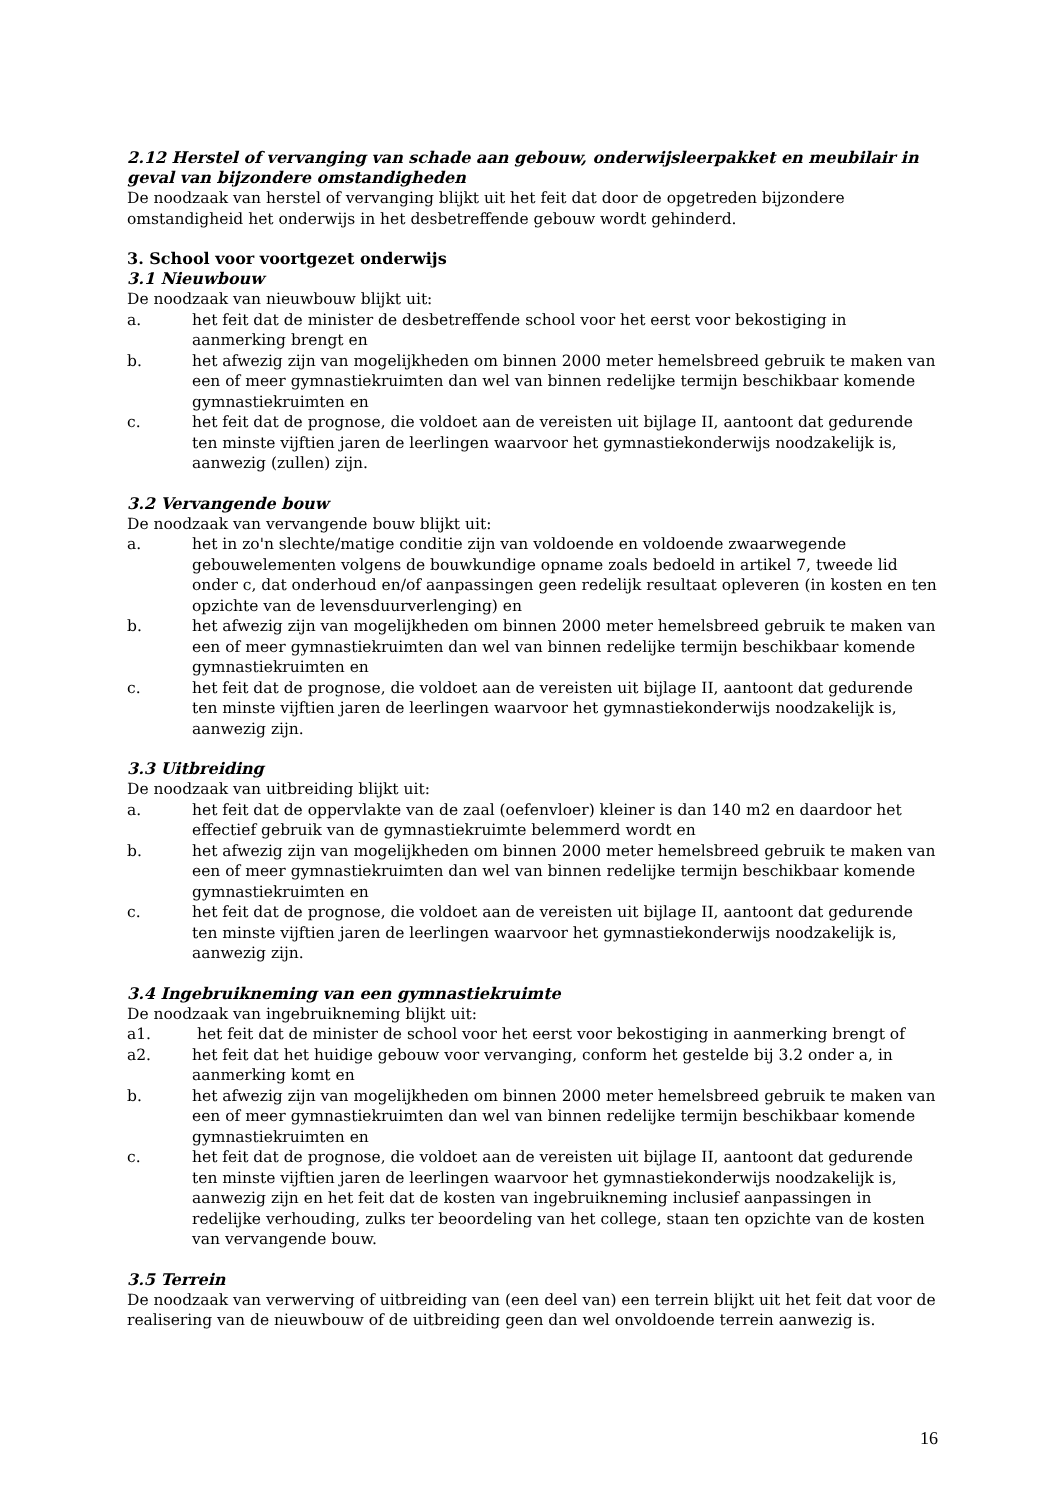2.12 Herstel of vervanging van schade aan gebouw, onderwijsleerpakket en meubilair in geval van bijzondere omstandigheden
De noodzaak van herstel of vervanging blijkt uit het feit dat door de opgetreden bijzondere omstandigheid het onderwijs in het desbetreffende gebouw wordt gehinderd.
3. School voor voortgezet onderwijs
3.1 Nieuwbouw
De noodzaak van nieuwbouw blijkt uit:
a. het feit dat de minister de desbetreffende school voor het eerst voor bekostiging in aanmerking brengt en
b. het afwezig zijn van mogelijkheden om binnen 2000 meter hemelsbreed gebruik te maken van een of meer gymnastiekruimten dan wel van binnen redelijke termijn beschikbaar komende gymnastiekruimten en
c. het feit dat de prognose, die voldoet aan de vereisten uit bijlage II, aantoont dat gedurende ten minste vijftien jaren de leerlingen waarvoor het gymnastiekonderwijs noodzakelijk is, aanwezig (zullen) zijn.
3.2 Vervangende bouw
De noodzaak van vervangende bouw blijkt uit:
a. het in zo'n slechte/matige conditie zijn van voldoende en voldoende zwaarwegende gebouwelementen volgens de bouwkundige opname zoals bedoeld in artikel 7, tweede lid onder c, dat onderhoud en/of aanpassingen geen redelijk resultaat opleveren (in kosten en ten opzichte van de levensduurverlenging) en
b. het afwezig zijn van mogelijkheden om binnen 2000 meter hemelsbreed gebruik te maken van een of meer gymnastiekruimten dan wel van binnen redelijke termijn beschikbaar komende gymnastiekruimten en
c. het feit dat de prognose, die voldoet aan de vereisten uit bijlage II, aantoont dat gedurende ten minste vijftien jaren de leerlingen waarvoor het gymnastiekonderwijs noodzakelijk is, aanwezig zijn.
3.3 Uitbreiding
De noodzaak van uitbreiding blijkt uit:
a. het feit dat de oppervlakte van de zaal (oefenvloer) kleiner is dan 140 m2 en daardoor het effectief gebruik van de gymnastiekruimte belemmerd wordt en
b. het afwezig zijn van mogelijkheden om binnen 2000 meter hemelsbreed gebruik te maken van een of meer gymnastiekruimten dan wel van binnen redelijke termijn beschikbaar komende gymnastiekruimten en
c. het feit dat de prognose, die voldoet aan de vereisten uit bijlage II, aantoont dat gedurende ten minste vijftien jaren de leerlingen waarvoor het gymnastiekonderwijs noodzakelijk is, aanwezig zijn.
3.4 Ingebruikneming van een gymnastiekruimte
De noodzaak van ingebruikneming blijkt uit:
a1. het feit dat de minister de school voor het eerst voor bekostiging in aanmerking brengt of
a2. het feit dat het huidige gebouw voor vervanging, conform het gestelde bij 3.2 onder a, in aanmerking komt en
b. het afwezig zijn van mogelijkheden om binnen 2000 meter hemelsbreed gebruik te maken van een of meer gymnastiekruimten dan wel van binnen redelijke termijn beschikbaar komende gymnastiekruimten en
c. het feit dat de prognose, die voldoet aan de vereisten uit bijlage II, aantoont dat gedurende ten minste vijftien jaren de leerlingen waarvoor het gymnastiekonderwijs noodzakelijk is, aanwezig zijn en het feit dat de kosten van ingebruikneming inclusief aanpassingen in redelijke verhouding, zulks ter beoordeling van het college, staan ten opzichte van de kosten van vervangende bouw.
3.5 Terrein
De noodzaak van verwerving of uitbreiding van (een deel van) een terrein blijkt uit het feit dat voor de realisering van de nieuwbouw of de uitbreiding geen dan wel onvoldoende terrein aanwezig is.
16